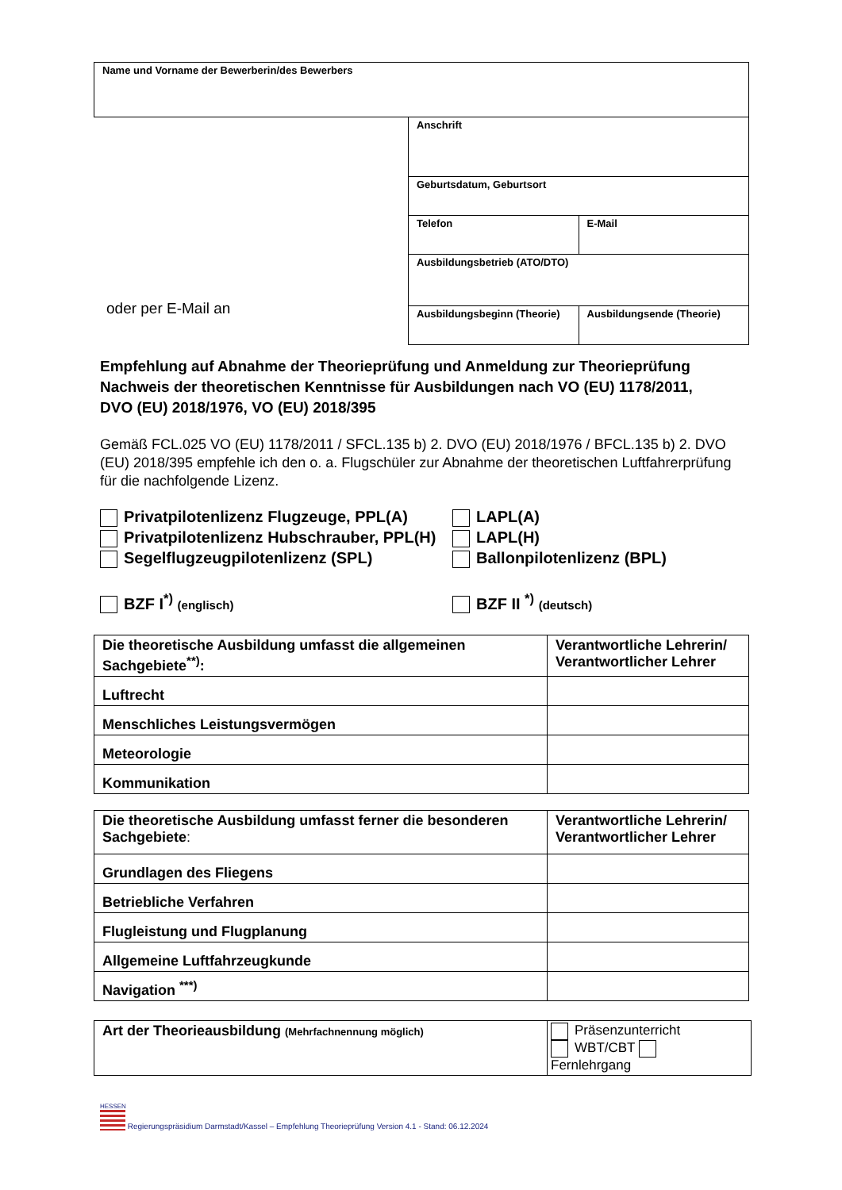| Name und Vorname der Bewerberin/des Bewerbers |
oder per E-Mail an
| Anschrift | |
| Geburtsdatum, Geburtsort | |
| Telefon | E-Mail |
| Ausbildungsbetrieb (ATO/DTO) | |
| Ausbildungsbeginn (Theorie) | Ausbildungsende (Theorie) |
Empfehlung auf Abnahme der Theorieprüfung und Anmeldung zur Theorieprüfung
Nachweis der theoretischen Kenntnisse für Ausbildungen nach VO (EU) 1178/2011,
DVO (EU) 2018/1976, VO (EU) 2018/395
Gemäß FCL.025 VO (EU) 1178/2011 / SFCL.135 b) 2. DVO (EU) 2018/1976 / BFCL.135 b) 2. DVO (EU) 2018/395 empfehle ich den o. a. Flugschüler zur Abnahme der theoretischen Luftfahrerprüfung für die nachfolgende Lizenz.
Privatpilotenlizenz Flugzeuge, PPL(A)
Privatpilotenlizenz Hubschrauber, PPL(H)
Segelflugzeugpilotenlizenz (SPL)
BZF I<sup>*)</sup> (englisch)
LAPL(A)
LAPL(H)
Ballonpilotenlizenz (BPL)
BZF II <sup>*)</sup> (deutsch)
| Die theoretische Ausbildung umfasst die allgemeinen Sachgebiete<sup>**)</sup>: | Verantwortliche Lehrerin/ Verantwortlicher Lehrer |
| Luftrecht | |
| Menschliches Leistungsvermögen | |
| Meteorologie | |
| Kommunikation | |
| Die theoretische Ausbildung umfasst ferner die besonderen Sachgebiete : | Verantwortliche Lehrerin/ Verantwortlicher Lehrer |
| Grundlagen des Fliegens | |
| Betriebliche Verfahren | |
| Flugleistung und Flugplanung | |
| Allgemeine Luftfahrzeugkunde | |
| Navigation <sup>***)</sup> | |
| Art der Theorieausbildung (Mehrfachnennung möglich) | Präsenzunterricht WBT/CBT Fernlehrgang |
HESSEN
Regierungspräsidium Darmstadt/Kassel – Empfehlung Theorieprüfung Version 4.1 - Stand: 06.12.2024